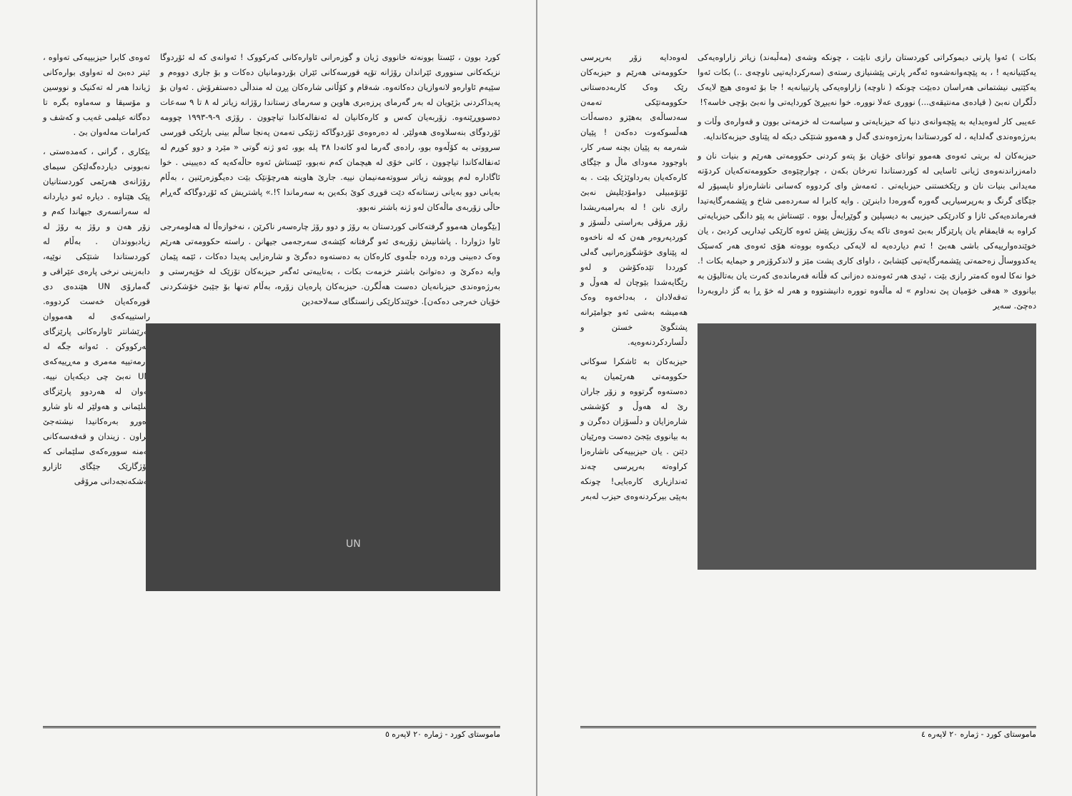ئەوەی کابرا حیزبییەکی تەواوە ، ئیتر دەبێ لە تەواوی بوارەکانی ژیاندا هەر لە تەکنیک و نووسین و مۆسیقا و سەماوە بگرە تا دەگاتە عیلمی غەیب و کەشف و کەرامات مەلەوان بێ .
بێکاری ، گرانی ، کەمدەستی ، نەبوونی دیاردەگەلێکن سیمای رۆژانەی هەرێمی کوردستانیان پێک هێناوە . دیارە ئەو دیاردانە لە سەرانسەری جیهاندا کەم و زۆر هەن و رۆژ بە رۆژ لە زیادبووندان . بەڵام لە کوردستاندا شتێکی نوێیە، دابەزینی نرخی پارەی عێراقی و گەمارۆی UN هێندەی دی قورەکەیان خەست کردووە. راستییەکەی لە هەمووان پەرێشانتر ئاوارەکانی پارێزگای کەرکووکن . ئەوانە جگە لە یارمەتییە مەمری و مەڕییەکەی UN نەبێ چی دیکەیان نییە. ئەوان لە هەردوو پارێزگای سلێمانی و هەولێر لە ناو شارو دەورو بەرەکانیدا نیشتەجێ کراون . زیندان و قەفەسەکانی ئەمنە سوورەکەی سلێمانی کە رۆژگارێک جێگای ئازارو ئەشکەنجەدانی مرۆڤی
کورد بوون ، ئێستا بوونەتە خانووی ژیان و گوزەرانی ئاوارەکانی کەرکووک ! ئەوانەی کە لە ئۆردوگا نزیکەکانی سنووری ئێراندان رۆژانە تۆپە قورسەکانی ئێران بۆردومانیان دەکات و بۆ جاری دووەم و سێیەم ئاوارەو لانەوازیان دەکاتەوە. شەقام و کۆڵانی شارەکان پڕن لە منداڵی دەستفرۆش . ئەوان بۆ پەیداکردنی بژێویان لە بەر گەرمای پرزەبری هاوین و سەرمای زستاندا رۆژانە زیاتر لە ٨ تا ٩ سەعات دەسووڕێنەوە. زۆربەیان کەس و کارەکانیان لە ئەنفالەکاندا تیاچوون . رۆژی ٩-٩-١٩٩٣ چوومە ئۆردوگای بنەسلاوەی هەولێر. لە دەرەوەی ئۆردوگاکە ژنێکی تەمەن پەنجا ساڵم بینی بارێکی قورسی سرووتی بە کۆڵەوە بوو، رادەی گەرما لەو کاتەدا ٣٨ پلە بوو، ئەو ژنە گوتی « مێرد و دوو کوڕم لە ئەنفالەکاندا تیاچوون ، کاتی خۆی لە هیچمان کەم نەبوو، ئێستاش ئەوە حاڵەکەیە کە دەیبینی . خوا ئاگادارە لەم پووشە زیاتر سووتەمەنیمان نییە. جارێ هاوینە هەرچۆنێک بێت دەیگوزەرێنین ، بەڵام بەیانی دوو بەیانی زستانەکە دێت قوڕی کوێ بکەین بە سەرماندا ؟!.» پاشتریش کە ئۆردوگاکە گەڕام حاڵی زۆربەی ماڵەکان لەو ژنە باشتر نەبوو.
[بێگومان هەموو گرفتەکانی کوردستان بە رۆژ و دوو رۆژ چارەسەر ناکرێن ، نەخوازەڵا لە هەلومەرجی ئاوا دژواردا . پاشانیش زۆربەی ئەو گرفتانە کێشەی سەرجەمی جیهانن . راستە حکوومەتی هەرێم وەک دەبینی وردە وردە جڵەوی کارەکان بە دەستەوە دەگرێ و شارەزایی پەیدا دەکات ، ئێمە پێمان وایە دەکرێ و، دەتوانێ باشتر خزمەت بکات ، بەتایبەتی ئەگەر حیزبەکان تۆزێک لە خۆپەرستی و بەرژەوەندی حیزبانەیان دەست هەڵگرن. حیزبەکان پارەیان زۆرە، بەڵام تەنها بۆ جێبێ خۆشکردنی خۆیان خەرجی دەکەن]. خوێندکارێکی زانستگای سەلاحەدین
UN
ماموستای کورد - ژمارە ٢٠ لاپەرە ٥
لەوەدایە زۆر بەرپرسی حکوومەتی هەرێم و حیزبەکان رێک وەک کاربەدەستانی حکوومەتێکی تەمەن سەدساڵەی بەهێزو دەسەڵات هەڵسوکەوت دەکەن ! پێیان شەرمە بە پێیان بچنە سەر کار، باوجوود مەودای ماڵ و جێگای کارەکەیان بەرداوێژێک بێت . بە ئۆتۆمبیلی دوامۆدێلیش نەبێ رازی نابن ! لە بەرامبەریشدا زۆر مرۆڤی بەراستی دڵسۆز و کوردپەروەر هەن کە لە ناخەوە لە پێناوی خۆشگوزەرانیی گەلی کورددا تێدەکۆشن و لەو رێگایەشدا بێوچان لە هەوڵ و تەقەلادان ، بەداخەوە وەک هەمیشە بەشی ئەو جوامێرانە پشتگوێ خستن و دڵساردکردنەوەیە.
حیزبەکان بە ئاشکرا سوکانی حکوومەتی هەرێمیان بە دەستەوە گرتووە و زۆر جاران رێ لە هەوڵ و کۆششی شارەزایان و دڵسۆزان دەگرن و بە بیانووی بێجێ دەست وەرێیان دێنن . یان حیزبییەکی ناشارەزا کراوەتە بەرپرسی چەند ئەندازیاری کارەبایی! چونکە بەپێی بیرکردنەوەی حیزب لەبەر
بکات ) ئەوا پارتی دیموکراتی کوردستان رازی نابێت ، چونکە وشەی (مەڵبەند) زیاتر زاراوەیەکی یەکێتیانەیە ! ، بە پێچەوانەشەوە ئەگەر پارتی پێشنیازی رستەی (سەرکردایەتیی ناوچەی ..) بکات ئەوا یەکێتیی نیشتمانی هەراسان دەبێت چونکە ( ناوچە) زاراوەیەکی پارتییانەیە ! جا بۆ ئەوەی هیچ لایەک دڵگران نەبێ ( قیادەی مەنتیقەی...) نووری عەلا نوورە. خوا نەیبڕێ کوردایەتی وا نەبێ بۆچی خاسە؟!
عەیبی کار لەوەیدایە بە پێچەوانەی دنیا کە حیزبایەتی و سیاسەت لە خزمەتی بوون و قەوارەی وڵات و بەرژەوەندی گەلدایە ، لە کوردستاندا بەرژەوەندی گەل و هەموو شتێکی دیکە لە پێناوی حیزبەکاندایە.
حیزبەکان لە بریتی ئەوەی هەموو توانای خۆیان بۆ پتەو کردنی حکوومەتی هەرێم و بنیات نان و دامەزراندنەوەی ژیانی ئاسایی لە کوردستاندا تەرخان بکەن ، چوارچێوەی حکوومەتەکەیان کردۆتە مەیدانی بنیات نان و رێکخستنی حیزبایەتی . ئەمەش وای کردووە کەسانی ناشارەزاو ناپسپۆر لە جێگای گرنگ و بەرپرسیاریی گەورە گەورەدا دابنرێن . وایە کابرا لە سەردەمی شاخ و پێشمەرگایەتیدا فەرماندەیەکی ئازا و کادرێکی حیزبیی بە دیسپلین و گوێڕایەڵ بووە . ئێستاش بە پێو دانگی حیزبایەتی کراوە بە قایمقام یان پارێزگار بەبێ ئەوەی تاکە یەک رۆژیش پێش ئەوە کارێکی ئیداریی کردبێ ، یان خوێندەوارییەکی باشی هەبێ ! ئەم دیاردەیە لە لایەکی دیکەوە بووەتە هۆی ئەوەی هەر کەسێک یەکدووساڵ زەحمەتی پێشمەرگایەتیی کێشابێ ، داوای کاری پشت مێز و لاندکرۆزەر و حیمایە بکات !. خوا نەکا لەوە کەمتر رازی بێت ، ئیدی هەر ئەوەندە دەزانی کە فڵانە فەرماندەی کەرت یان بەتالیۆن بە بیانووی « هەقی خۆمیان پێ نەداوم » لە ماڵەوە توورە دانیشتووە و هەر لە خۆ ڕا بە گژ داروبەردا دەچێ. سەیر
ماموستای کورد - ژمارە ٢٠ لاپەرە ٤